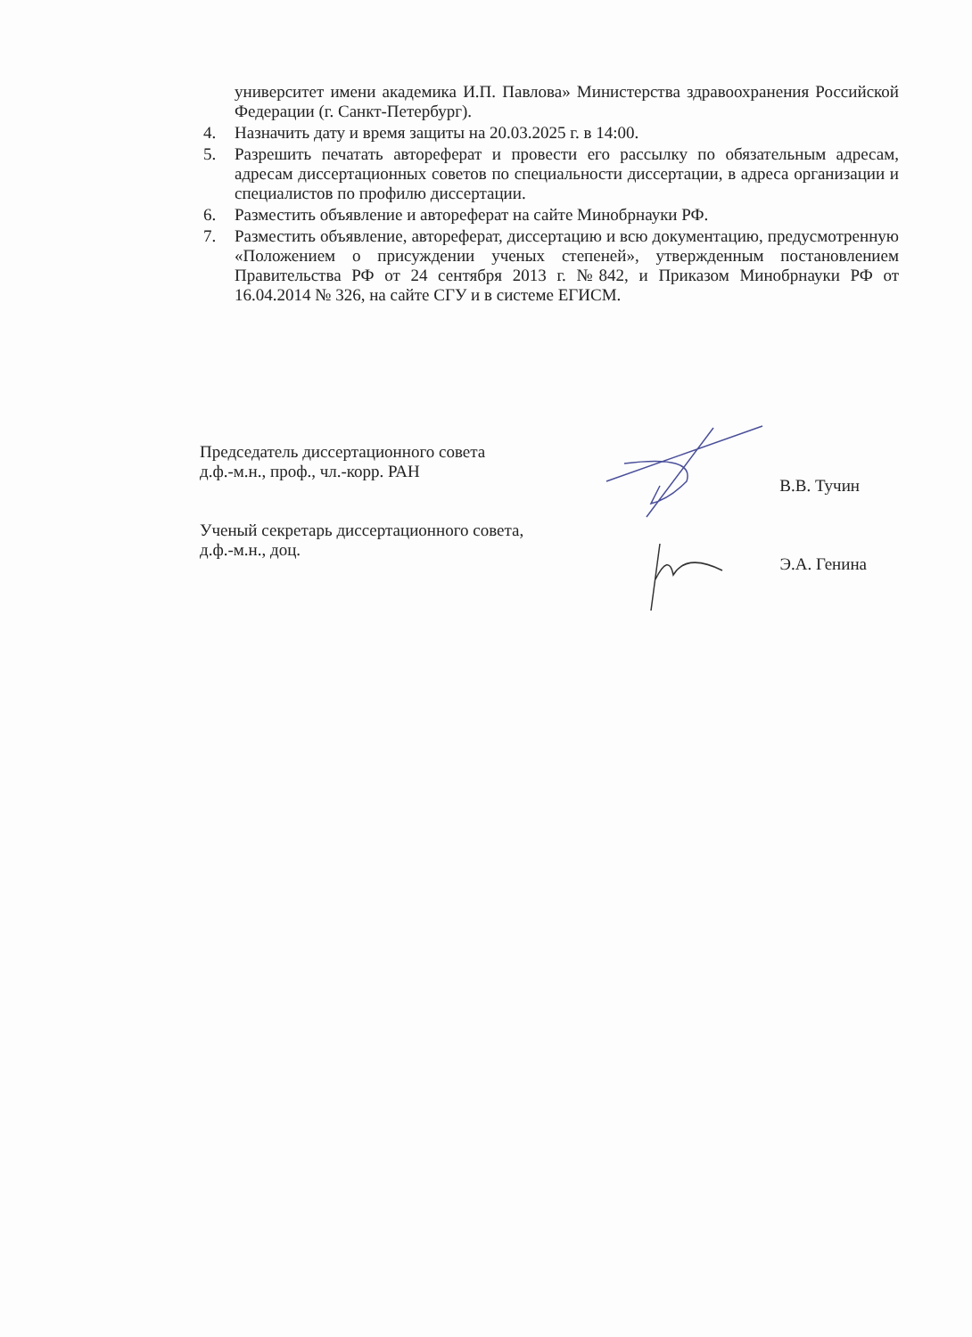университет имени академика И.П. Павлова» Министерства здравоохранения Российской Федерации (г. Санкт-Петербург).
4. Назначить дату и время защиты на 20.03.2025 г. в 14:00.
5. Разрешить печатать автореферат и провести его рассылку по обязательным адресам, адресам диссертационных советов по специальности диссертации, в адреса организации и специалистов по профилю диссертации.
6. Разместить объявление и автореферат на сайте Минобрнауки РФ.
7. Разместить объявление, автореферат, диссертацию и всю документацию, предусмотренную «Положением о присуждении ученых степеней», утвержденным постановлением Правительства РФ от 24 сентября 2013 г. №842, и Приказом Минобрнауки РФ от 16.04.2014 № 326, на сайте СГУ и в системе ЕГИСМ.
Председатель диссертационного совета
д.ф.-м.н., проф., чл.-корр. РАН
В.В. Тучин
Ученый секретарь диссертационного совета,
д.ф.-м.н., доц.
Э.А. Генина